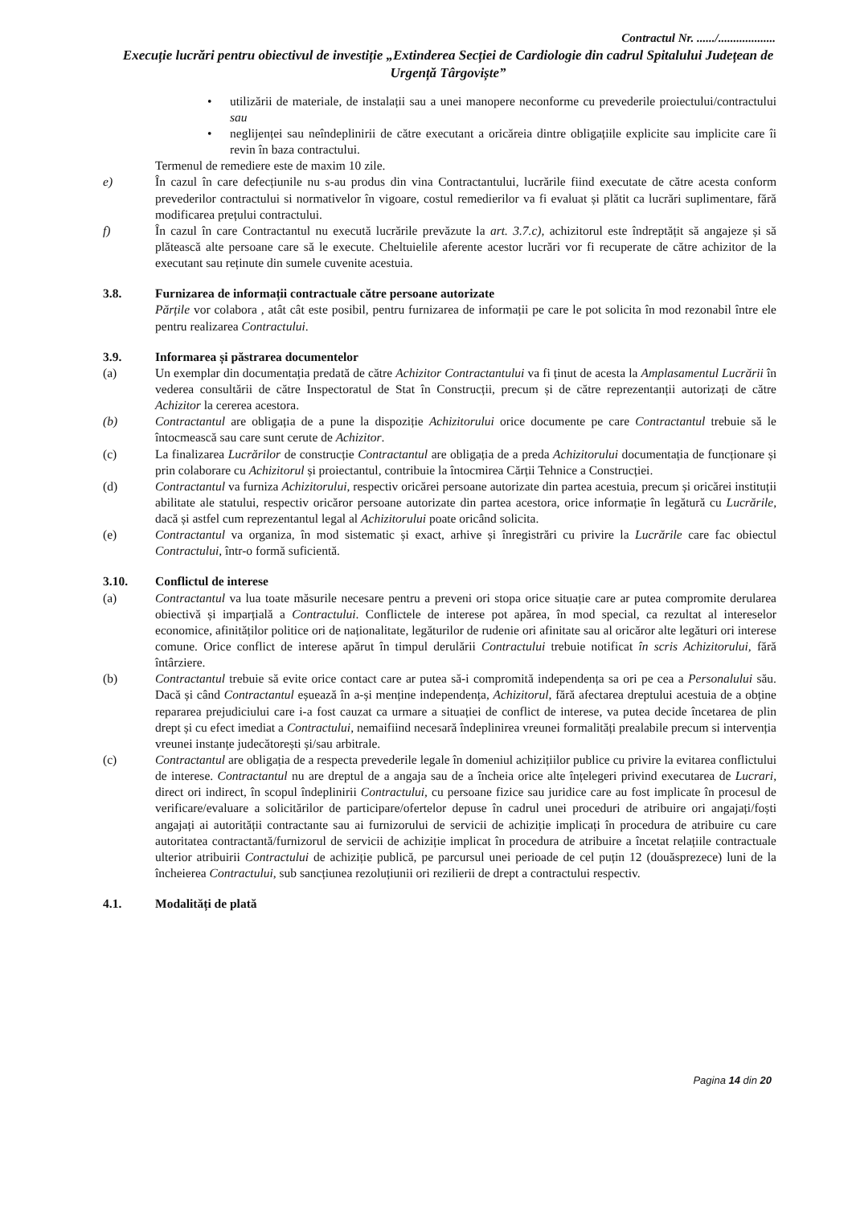Contractul Nr. ....../...................
Execuție lucrări pentru obiectivul de investiție „Extinderea Secției de Cardiologie din cadrul Spitalului Județean de Urgență Târgoviște”
• utilizării de materiale, de instalații sau a unei manopere neconforme cu prevederile proiectului/contractului sau
• neglijenței sau neîndeplinirii de către executant a oricăreia dintre obligațiile explicite sau implicite care îi revin în baza contractului.
Termenul de remediere este de maxim 10 zile.
e) În cazul în care defecțiunile nu s-au produs din vina Contractantului, lucrările fiind executate de către acesta conform prevederilor contractului si normativelor în vigoare, costul remedierilor va fi evaluat și plătit ca lucrări suplimentare, fără modificarea prețului contractului.
f) În cazul în care Contractantul nu execută lucrările prevăzute la art. 3.7.c), achizitorul este îndreptățit să angajeze și să plătească alte persoane care să le execute. Cheltuielile aferente acestor lucrări vor fi recuperate de către achizitor de la executant sau reținute din sumele cuvenite acestuia.
3.8. Furnizarea de informații contractuale către persoane autorizate
Părțile vor colabora , atât cât este posibil, pentru furnizarea de informații pe care le pot solicita în mod rezonabil între ele pentru realizarea Contractului.
3.9. Informarea și păstrarea documentelor
(a) Un exemplar din documentația predată de către Achizitor Contractantului va fi ținut de acesta la Amplasamentul Lucrării în vederea consultării de către Inspectoratul de Stat în Construcții, precum și de către reprezentanții autorizați de către Achizitor la cererea acestora.
(b) Contractantul are obligația de a pune la dispoziție Achizitorului orice documente pe care Contractantul trebuie să le întocmească sau care sunt cerute de Achizitor.
(c) La finalizarea Lucrărilor de construcție Contractantul are obligația de a preda Achizitorului documentația de funcționare și prin colaborare cu Achizitorul și proiectantul, contribuie la întocmirea Cărții Tehnice a Construcției.
(d) Contractantul va furniza Achizitorului, respectiv oricărei persoane autorizate din partea acestuia, precum și oricărei instituții abilitate ale statului, respectiv oricăror persoane autorizate din partea acestora, orice informație în legătură cu Lucrările, dacă și astfel cum reprezentantul legal al Achizitorului poate oricând solicita.
(e) Contractantul va organiza, în mod sistematic și exact, arhive și înregistrări cu privire la Lucrările care fac obiectul Contractului, într-o formă suficientă.
3.10. Conflictul de interese
(a) Contractantul va lua toate măsurile necesare pentru a preveni ori stopa orice situație care ar putea compromite derularea obiectivă și imparțială a Contractului. Conflictele de interese pot apărea, în mod special, ca rezultat al intereselor economice, afinităților politice ori de naționalitate, legăturilor de rudenie ori afinitate sau al oricăror alte legături ori interese comune. Orice conflict de interese apărut în timpul derulării Contractului trebuie notificat în scris Achizitorului, fără întârziere.
(b) Contractantul trebuie să evite orice contact care ar putea să-i compromită independența sa ori pe cea a Personalului său. Dacă și când Contractantul eșuează în a-și menține independența, Achizitorul, fără afectarea dreptului acestuia de a obține repararea prejudiciului care i-a fost cauzat ca urmare a situației de conflict de interese, va putea decide încetarea de plin drept și cu efect imediat a Contractului, nemaifiind necesară îndeplinirea vreunei formalități prealabile precum si intervenția vreunei instanțe judecătorești și/sau arbitrale.
(c) Contractantul are obligația de a respecta prevederile legale în domeniul achizițiilor publice cu privire la evitarea conflictului de interese. Contractantul nu are dreptul de a angaja sau de a încheia orice alte înțelegeri privind executarea de Lucrari, direct ori indirect, în scopul îndeplinirii Contractului, cu persoane fizice sau juridice care au fost implicate în procesul de verificare/evaluare a solicitărilor de participare/ofertelor depuse în cadrul unei proceduri de atribuire ori angajați/foști angajați ai autorității contractante sau ai furnizorului de servicii de achiziție implicați în procedura de atribuire cu care autoritatea contractantă/furnizorul de servicii de achiziție implicat în procedura de atribuire a încetat relațiile contractuale ulterior atribuirii Contractului de achiziție publică, pe parcursul unei perioade de cel puțin 12 (douăsprezece) luni de la încheierea Contractului, sub sancțiunea rezoluțiunii ori rezilierii de drept a contractului respectiv.
4.1. Modalități de plată
Pagina 14 din 20